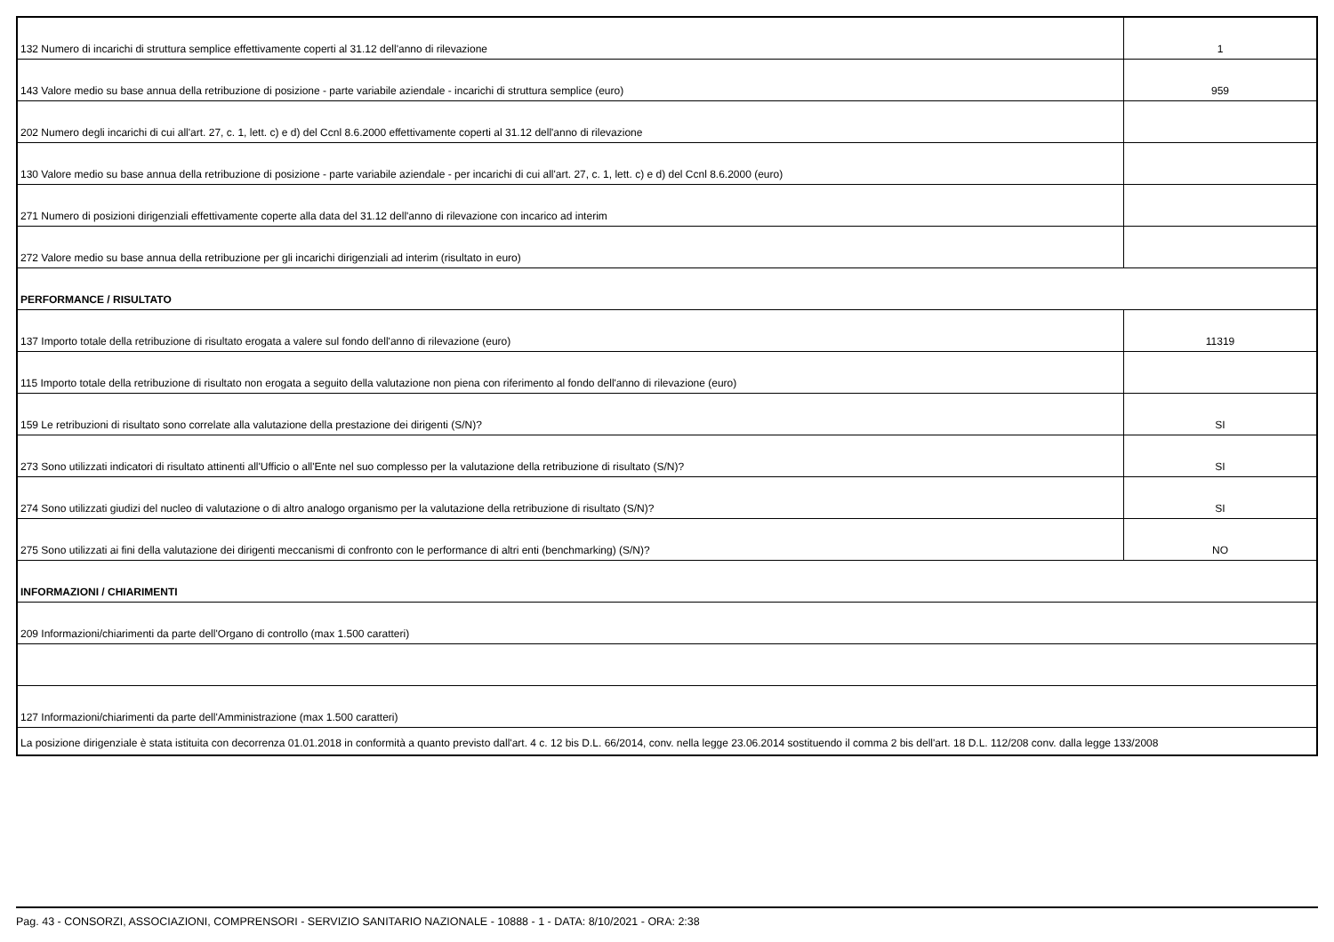| 132 Numero di incarichi di struttura semplice effettivamente coperti al 31.12 dell'anno di rilevazione | 1 |
| 143 Valore medio su base annua della retribuzione di posizione - parte variabile aziendale - incarichi di struttura semplice (euro) | 959 |
| 202 Numero degli incarichi di cui all'art. 27, c. 1, lett. c) e d) del Ccnl 8.6.2000 effettivamente coperti al 31.12 dell'anno di rilevazione | |
| 130 Valore medio su base annua della retribuzione di posizione - parte variabile aziendale - per incarichi di cui all'art. 27, c. 1, lett. c) e d) del Ccnl 8.6.2000 (euro) | |
| 271 Numero di posizioni dirigenziali effettivamente coperte alla data del 31.12 dell'anno di rilevazione con incarico ad interim | |
| 272 Valore medio su base annua della retribuzione per gli incarichi dirigenziali ad interim (risultato in euro) | |
| PERFORMANCE / RISULTATO | |
| 137 Importo totale della retribuzione di risultato erogata a valere sul fondo dell'anno di rilevazione (euro) | 11319 |
| 115 Importo totale della retribuzione di risultato non erogata a seguito della valutazione non piena con riferimento al fondo dell'anno di rilevazione (euro) | |
| 159 Le retribuzioni di risultato sono correlate alla valutazione della prestazione dei dirigenti (S/N)? | SI |
| 273 Sono utilizzati indicatori di risultato attinenti all'Ufficio o all'Ente nel suo complesso per la valutazione della retribuzione di risultato (S/N)? | SI |
| 274 Sono utilizzati giudizi del nucleo di valutazione o di altro analogo organismo per la valutazione della retribuzione di risultato (S/N)? | SI |
| 275 Sono utilizzati ai fini della valutazione dei dirigenti meccanismi di confronto con le performance di altri enti (benchmarking) (S/N)? | NO |
| INFORMAZIONI / CHIARIMENTI | |
| 209 Informazioni/chiarimenti da parte dell'Organo di controllo (max 1.500 caratteri) | |
| 127 Informazioni/chiarimenti da parte dell'Amministrazione (max 1.500 caratteri) | |
| La posizione dirigenziale è stata istituita con decorrenza 01.01.2018 in conformità a quanto previsto dall'art. 4 c. 12 bis D.L. 66/2014, conv. nella legge 23.06.2014 sostituendo il comma 2 bis dell'art. 18 D.L. 112/208 conv. dalla legge 133/2008 | |
Pag. 43 - CONSORZI, ASSOCIAZIONI, COMPRENSORI - SERVIZIO SANITARIO NAZIONALE - 10888 - 1 - DATA: 8/10/2021 - ORA: 2:38